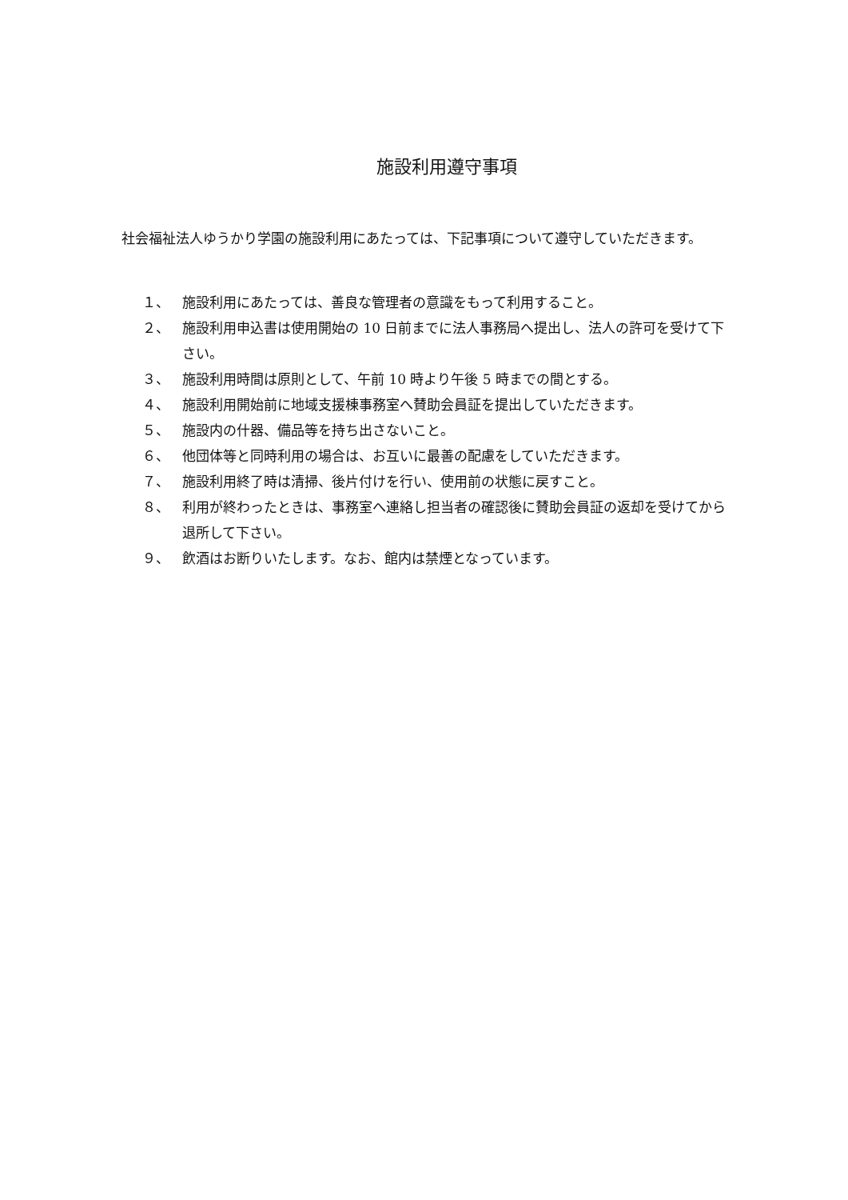施設利用遵守事項
社会福祉法人ゆうかり学園の施設利用にあたっては、下記事項について遵守していただきます。
１、 施設利用にあたっては、善良な管理者の意識をもって利用すること。
２、 施設利用申込書は使用開始の 10 日前までに法人事務局へ提出し、法人の許可を受けて下さい。
３、 施設利用時間は原則として、午前 10 時より午後 5 時までの間とする。
４、 施設利用開始前に地域支援棟事務室へ賛助会員証を提出していただきます。
５、 施設内の什器、備品等を持ち出さないこと。
６、 他団体等と同時利用の場合は、お互いに最善の配慮をしていただきます。
７、 施設利用終了時は清掃、後片付けを行い、使用前の状態に戻すこと。
８、 利用が終わったときは、事務室へ連絡し担当者の確認後に賛助会員証の返却を受けてから退所して下さい。
９、 飲酒はお断りいたします。なお、館内は禁煙となっています。